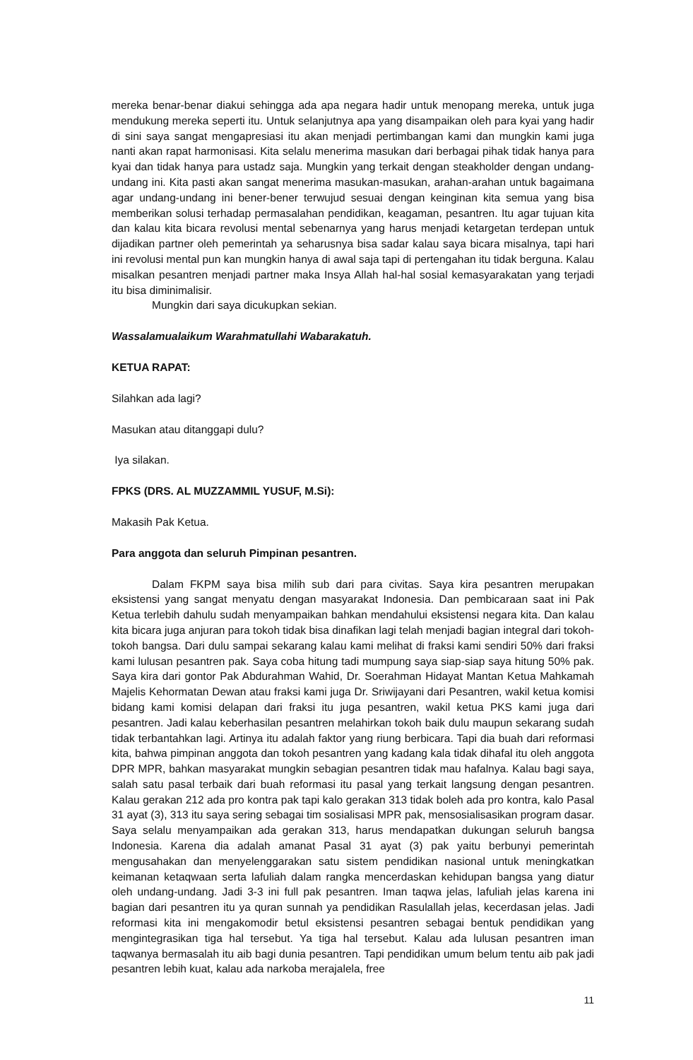mereka benar-benar diakui sehingga ada apa negara hadir untuk menopang mereka, untuk juga mendukung mereka seperti itu. Untuk selanjutnya apa yang disampaikan oleh para kyai yang hadir di sini saya sangat mengapresiasi itu akan menjadi pertimbangan kami dan mungkin kami juga nanti akan rapat harmonisasi. Kita selalu menerima masukan dari berbagai pihak tidak hanya para kyai dan tidak hanya para ustadz saja. Mungkin yang terkait dengan steakholder dengan undang-undang ini. Kita pasti akan sangat menerima masukan-masukan, arahan-arahan untuk bagaimana agar undang-undang ini bener-bener terwujud sesuai dengan keinginan kita semua yang bisa memberikan solusi terhadap permasalahan pendidikan, keagaman, pesantren. Itu agar tujuan kita dan kalau kita bicara revolusi mental sebenarnya yang harus menjadi ketargetan terdepan untuk dijadikan partner oleh pemerintah ya seharusnya bisa sadar kalau saya bicara misalnya, tapi hari ini revolusi mental pun kan mungkin hanya di awal saja tapi di pertengahan itu tidak berguna. Kalau misalkan pesantren menjadi partner maka Insya Allah hal-hal sosial kemasyarakatan yang terjadi itu bisa diminimalisir.
Mungkin dari saya dicukupkan sekian.
Wassalamualaikum Warahmatullahi Wabarakatuh.
KETUA RAPAT:
Silahkan ada lagi?
Masukan atau ditanggapi dulu?
Iya silakan.
FPKS (DRS. AL MUZZAMMIL YUSUF, M.Si):
Makasih Pak Ketua.
Para anggota dan seluruh Pimpinan pesantren.
Dalam FKPM saya bisa milih sub dari para civitas. Saya kira pesantren merupakan eksistensi yang sangat menyatu dengan masyarakat Indonesia. Dan pembicaraan saat ini Pak Ketua terlebih dahulu sudah menyampaikan bahkan mendahului eksistensi negara kita. Dan kalau kita bicara juga anjuran para tokoh tidak bisa dinafikan lagi telah menjadi bagian integral dari tokoh-tokoh bangsa. Dari dulu sampai sekarang kalau kami melihat di fraksi kami sendiri 50% dari fraksi kami lulusan pesantren pak. Saya coba hitung tadi mumpung saya siap-siap saya hitung 50% pak. Saya kira dari gontor Pak Abdurahman Wahid, Dr. Soerahman Hidayat Mantan Ketua Mahkamah Majelis Kehormatan Dewan atau fraksi kami juga Dr. Sriwijayani dari Pesantren, wakil ketua komisi bidang kami komisi delapan dari fraksi itu juga pesantren, wakil ketua PKS kami juga dari pesantren. Jadi kalau keberhasilan pesantren melahirkan tokoh baik dulu maupun sekarang sudah tidak terbantahkan lagi. Artinya itu adalah faktor yang riung berbicara. Tapi dia buah dari reformasi kita, bahwa pimpinan anggota dan tokoh pesantren yang kadang kala tidak dihafal itu oleh anggota DPR MPR, bahkan masyarakat mungkin sebagian pesantren tidak mau hafalnya. Kalau bagi saya, salah satu pasal terbaik dari buah reformasi itu pasal yang terkait langsung dengan pesantren. Kalau gerakan 212 ada pro kontra pak tapi kalo gerakan 313 tidak boleh ada pro kontra, kalo Pasal 31 ayat (3), 313 itu saya sering sebagai tim sosialisasi MPR pak, mensosialisasikan program dasar. Saya selalu menyampaikan ada gerakan 313, harus mendapatkan dukungan seluruh bangsa Indonesia. Karena dia adalah amanat Pasal 31 ayat (3) pak yaitu berbunyi pemerintah mengusahakan dan menyelenggarakan satu sistem pendidikan nasional untuk meningkatkan keimanan ketaqwaan serta lafuliah dalam rangka mencerdaskan kehidupan bangsa yang diatur oleh undang-undang. Jadi 3-3 ini full pak pesantren. Iman taqwa jelas, lafuliah jelas karena ini bagian dari pesantren itu ya quran sunnah ya pendidikan Rasulallah jelas, kecerdasan jelas. Jadi reformasi kita ini mengakomodir betul eksistensi pesantren sebagai bentuk pendidikan yang mengintegrasikan tiga hal tersebut. Ya tiga hal tersebut. Kalau ada lulusan pesantren iman taqwanya bermasalah itu aib bagi dunia pesantren. Tapi pendidikan umum belum tentu aib pak jadi pesantren lebih kuat, kalau ada narkoba merajalela, free
11